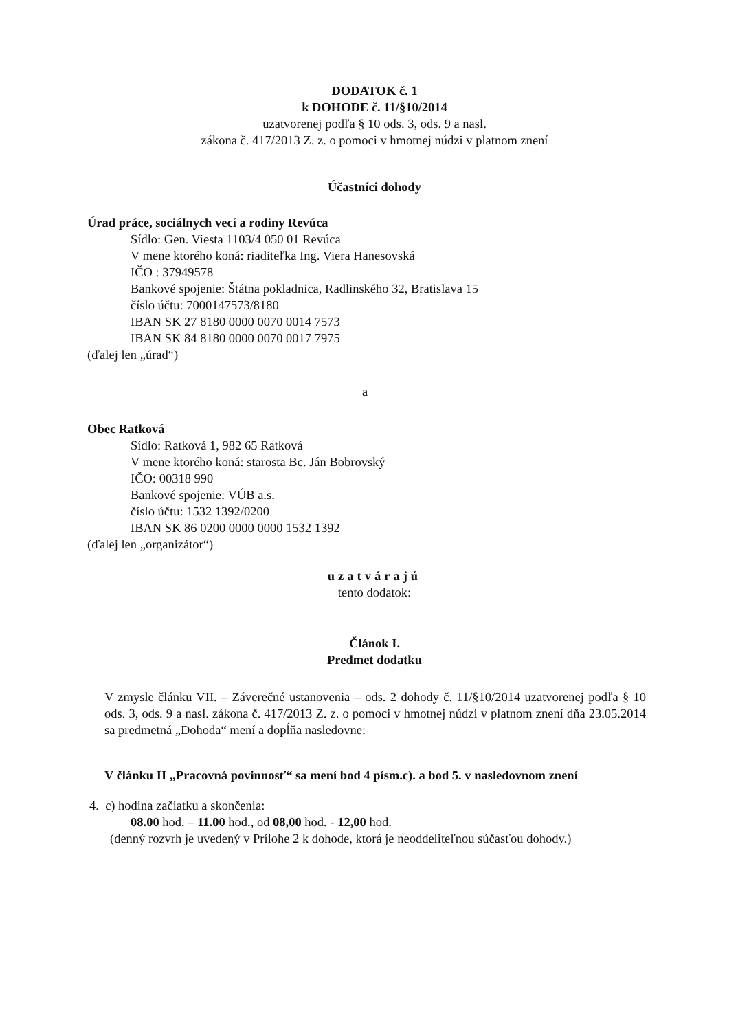DODATOK č. 1
k DOHODE č. 11/§10/2014
uzatvorenej podľa § 10 ods. 3, ods. 9 a nasl.
zákona č. 417/2013 Z. z. o pomoci v hmotnej núdzi v platnom znení
Účastníci dohody
Úrad práce, sociálnych vecí a rodiny Revúca
Sídlo: Gen. Viesta 1103/4 050 01 Revúca
V mene ktorého koná: riaditeľka Ing. Viera Hanesovská
IČO : 37949578
Bankové spojenie: Štátna pokladnica, Radlinského 32, Bratislava 15
číslo účtu: 7000147573/8180
IBAN SK 27 8180 0000 0070 0014 7573
IBAN SK 84 8180 0000 0070 0017 7975
(ďalej len „úrad“)
a
Obec Ratková
Sídlo: Ratková 1, 982 65 Ratková
V mene ktorého koná: starosta Bc. Ján Bobrovský
IČO: 00318 990
Bankové spojenie: VÚB a.s.
číslo účtu: 1532 1392/0200
IBAN SK 86 0200 0000 0000 1532 1392
(ďalej len „organizátor“)
uzatvárajú
tento dodatok:
Článok I.
Predmet dodatku
V zmysle článku VII. – Záverečné ustanovenia – ods. 2 dohody č. 11/§10/2014 uzatvorenej podľa § 10 ods. 3, ods. 9 a nasl. zákona č. 417/2013 Z. z. o pomoci v hmotnej núdzi v platnom znení dňa 23.05.2014 sa predmetná „Dohoda“ mení a dopĺňa nasledovne:
V článku II „Pracovná povinnosť“ sa mení bod 4 písm.c). a bod 5. v nasledovnom znení
4. c) hodina začiatku a skončenia:
08.00 hod. – 11.00 hod., od 08,00 hod. - 12,00 hod.
(denný rozvrh je uvedený v Prílohe 2 k dohode, ktorá je neoddeliteľnou súčasťou dohody.)